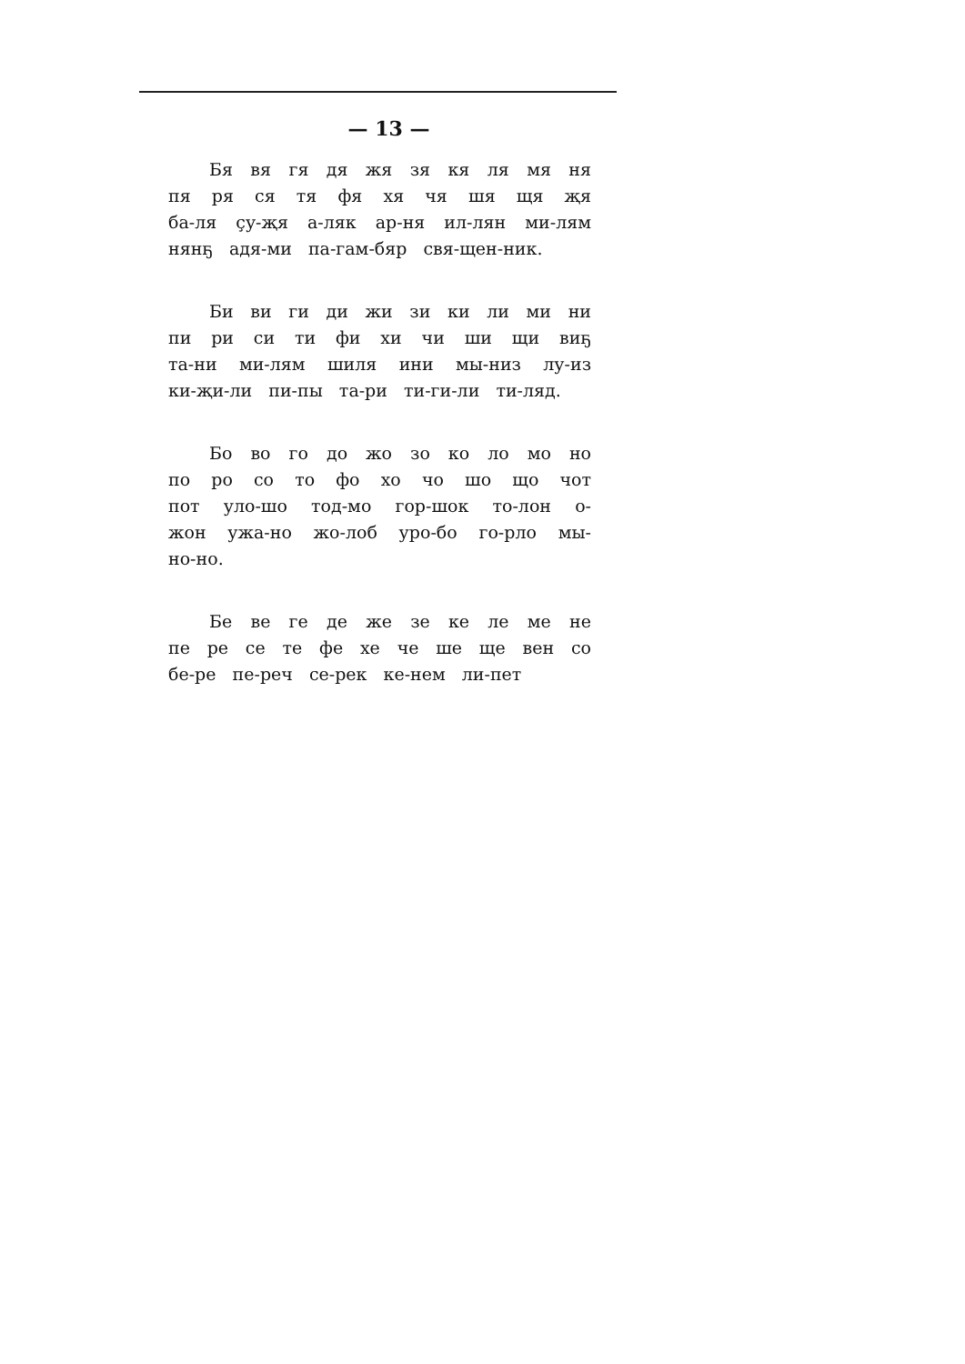— 13 —
Бя вя гя дя жя зя кя ля мя ня пя ря ся тя фя хя чя шя щя җя ба-ля ҫу-җя а-ляк ар-ня ил-лян ми-лям нянҕ адя-ми па-гам-бяр свя-щен-ник.
Би ви ги ди жи зи ки ли ми ни пи ри си ти фи хи чи ши щи виҕ та-ни ми-лям шиля ини мы-низ лу-из ки-җи-ли пи-пы та-ри ти-ги-ли ти-ляд.
Бо во го до жо зо ко ло мо но по ро со то фо хо чо шо що чот пот уло-шо тод-мо гор-шок то-лон о-жон ужа-но жо-лоб уро-бо го-рло мы-но-но.
Бе ве ге де же зе ке ле ме не пе ре се те фе хе че ше ще вен со бе-ре пе-реч се-рек ке-нем ли-пет